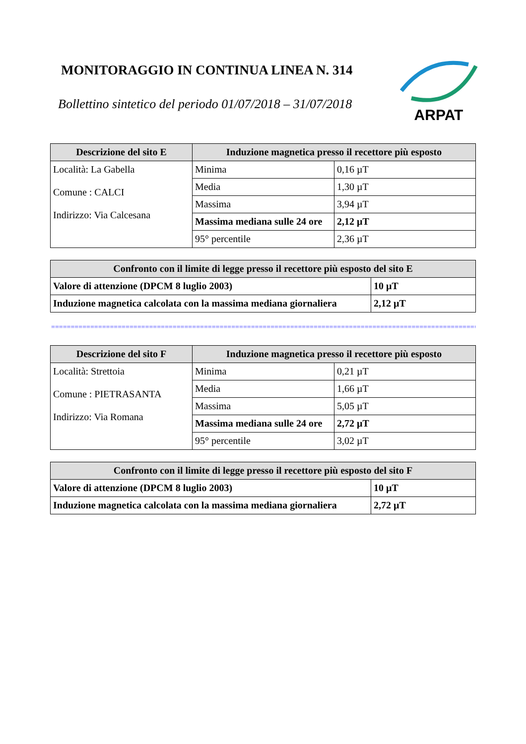MONITORAGGIO IN CONTINUA LINEA N. 314
Bollettino sintetico del periodo 01/07/2018 – 31/07/2018
ARPAT
| Descrizione del sito E | Induzione magnetica presso il recettore più esposto | |
| --- | --- | --- |
| Località: La Gabella Comune : CALCI Indirizzo: Via Calcesana | Minima | 0,16 µT |
| | Media | 1,30 µT |
| | Massima | 3,94 µT |
| | Massima mediana sulle 24 ore | 2,12 µT |
| | 95° percentile | 2,36 µT |
| Confronto con il limite di legge presso il recettore più esposto del sito E | |
| --- | --- |
| Valore di attenzione (DPCM 8 luglio 2003) | 10 µT |
| Induzione magnetica calcolata con la massima mediana giornaliera | 2,12 µT |
=============================================================================================================================
| Descrizione del sito F | Induzione magnetica presso il recettore più esposto | |
| --- | --- | --- |
| Località: Strettoia Comune : PIETRASANTA Indirizzo: Via Romana | Minima | 0,21 µT |
| | Media | 1,66 µT |
| | Massima | 5,05 µT |
| | Massima mediana sulle 24 ore | 2,72 µT |
| | 95° percentile | 3,02 µT |
| Confronto con il limite di legge presso il recettore più esposto del sito F | |
| --- | --- |
| Valore di attenzione (DPCM 8 luglio 2003) | 10 µT |
| Induzione magnetica calcolata con la massima mediana giornaliera | 2,72 µT |